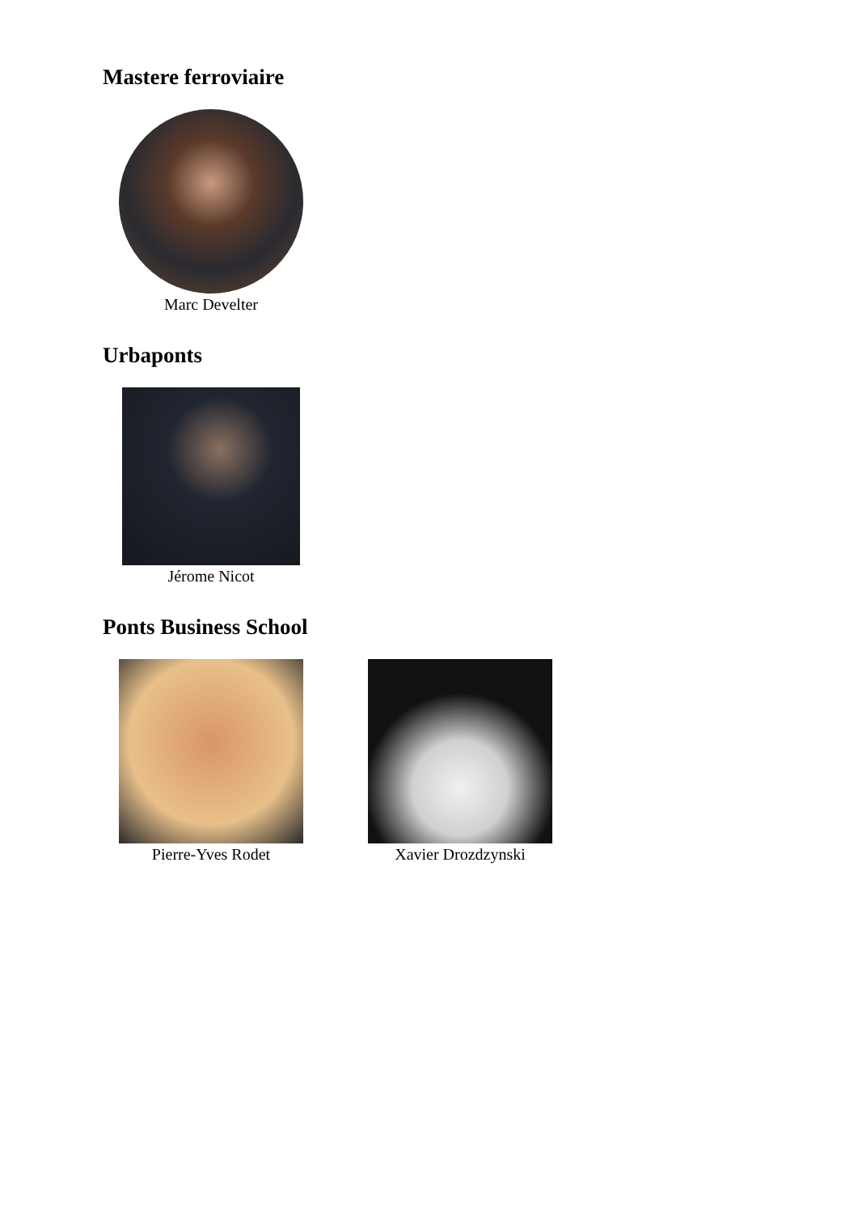Mastere ferroviaire
Marc Develter
Urbaponts
Jérome Nicot
Ponts Business School
Pierre-Yves Rodet Xavier Drozdzynski